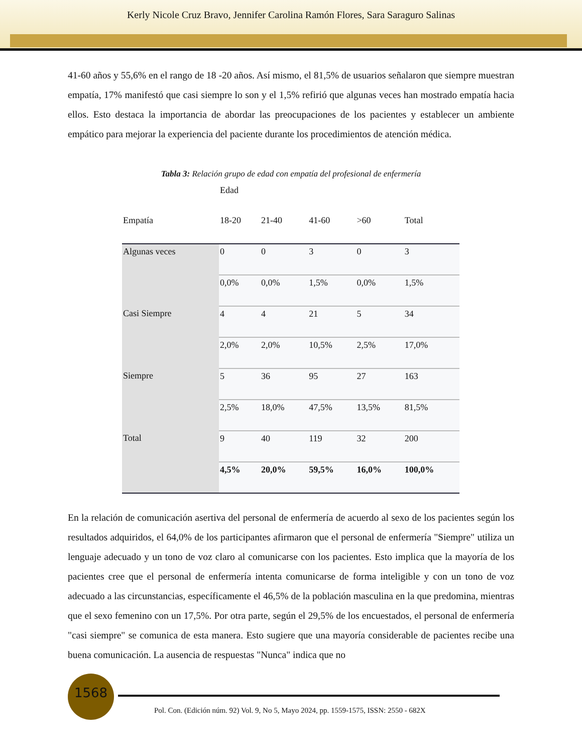Kerly Nicole Cruz Bravo, Jennifer Carolina Ramón Flores, Sara Saraguro Salinas
41-60 años y 55,6% en el rango de 18 -20 años. Así mismo, el 81,5% de usuarios señalaron que siempre muestran empatía, 17% manifestó que casi siempre lo son y el 1,5% refirió que algunas veces han mostrado empatía hacia ellos. Esto destaca la importancia de abordar las preocupaciones de los pacientes y establecer un ambiente empático para mejorar la experiencia del paciente durante los procedimientos de atención médica.
Tabla 3: Relación grupo de edad con empatía del profesional de enfermería
| | Edad | | | | |
| --- | --- | --- | --- | --- | --- |
| Empatía | 18-20 | 21-40 | 41-60 | >60 | Total |
| Algunas veces | 0 | 0 | 3 | 0 | 3 |
| | 0,0% | 0,0% | 1,5% | 0,0% | 1,5% |
| Casi Siempre | 4 | 4 | 21 | 5 | 34 |
| | 2,0% | 2,0% | 10,5% | 2,5% | 17,0% |
| Siempre | 5 | 36 | 95 | 27 | 163 |
| | 2,5% | 18,0% | 47,5% | 13,5% | 81,5% |
| Total | 9 | 40 | 119 | 32 | 200 |
| | 4,5% | 20,0% | 59,5% | 16,0% | 100,0% |
En la relación de comunicación asertiva del personal de enfermería de acuerdo al sexo de los pacientes según los resultados adquiridos, el 64,0% de los participantes afirmaron que el personal de enfermería "Siempre" utiliza un lenguaje adecuado y un tono de voz claro al comunicarse con los pacientes. Esto implica que la mayoría de los pacientes cree que el personal de enfermería intenta comunicarse de forma inteligible y con un tono de voz adecuado a las circunstancias, específicamente el 46,5% de la población masculina en la que predomina, mientras que el sexo femenino con un 17,5%. Por otra parte, según el 29,5% de los encuestados, el personal de enfermería "casi siempre" se comunica de esta manera. Esto sugiere que una mayoría considerable de pacientes recibe una buena comunicación. La ausencia de respuestas "Nunca" indica que no
1568
Pol. Con. (Edición núm. 92) Vol. 9, No 5, Mayo 2024, pp. 1559-1575, ISSN: 2550 - 682X